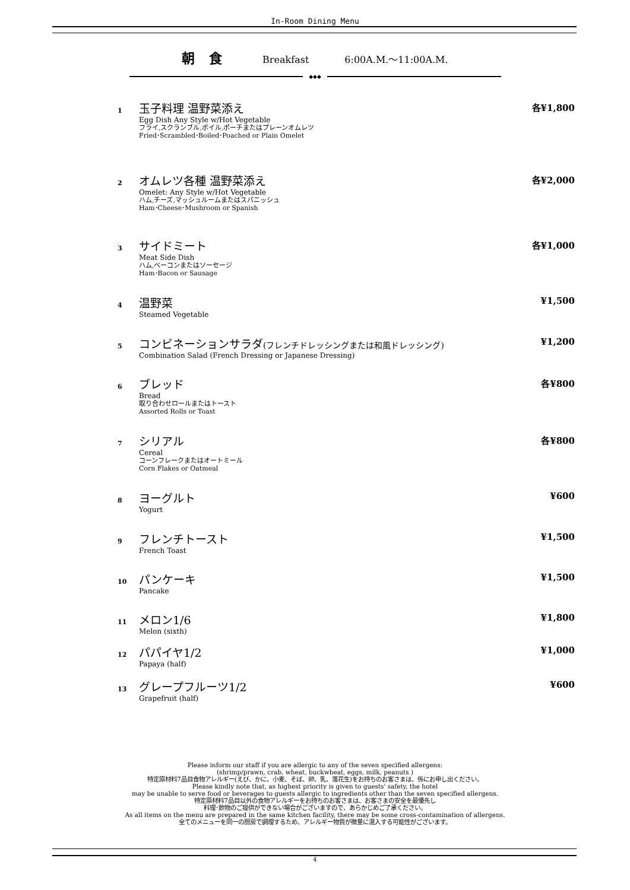In-Room Dining Menu
朝 食 Breakfast 6:00A.M.～11:00A.M.
◆◆◆
1
玉子料理 温野菜添え
Egg Dish Any Style w/Hot Vegetable
フライ,スクランブル,ボイル,ポーチまたはプレーンオムレツ
Fried･Scrambled･Boiled･Poached or Plain Omelet
各¥1,800
2
オムレツ各種 温野菜添え
Omelet: Any Style w/Hot Vegetable
ハム,チーズ,マッシュルームまたはスパニッシュ
Ham･Cheese･Mushroom or Spanish
各¥2,000
3
サイドミート
Meat Side Dish
ハム,ベーコンまたはソーセージ
Ham･Bacon or Sausage
各¥1,000
4
温野菜
Steamed Vegetable
¥1,500
5
コンビネーションサラダ(フレンチドレッシングまたは和風ドレッシング)
Combination Salad (French Dressing or Japanese Dressing)
¥1,200
6
ブレッド
Bread
取り合わせロールまたはトースト
Assorted Rolls or Toast
各¥800
7
シリアル
Cereal
コーンフレークまたはオートミール
Corn Flakes or Oatmeal
各¥800
8
ヨーグルト
Yogurt
¥600
9
フレンチトースト
French Toast
¥1,500
10
パンケーキ
Pancake
¥1,500
11
メロン1/6
Melon (sixth)
¥1,800
12
パパイヤ1/2
Papaya (half)
¥1,000
13
グレープフルーツ1/2
Grapefruit (half)
¥600
Please inform our staff if you are allergic to any of the seven specified allergens:
(shrimp/prawn, crab, wheat, buckwheat, eggs, milk, peanuts )
特定原材料7品目食物アレルギー(えび、かに、小麦、そば、卵、乳、落花生)をお持ちのお客さまは、係にお申し出ください。
Please kindly note that, as highest priority is given to guests' safety, the hotel
may be unable to serve food or beverages to guests allergic to ingredients other than the seven specified allergens.
特定原材料7品目以外の食物アレルギーをお持ちのお客さまは、お客さまの安全を最優先し
料理･飲物のご提供ができない場合がございますので、あらかじめご了承ください。
As all items on the menu are prepared in the same kitchen facility, there may be some cross-contamination of allergens.
全てのメニューを同一の厨房で調理するため、アレルギー物質が微量に混入する可能性がございます。
4